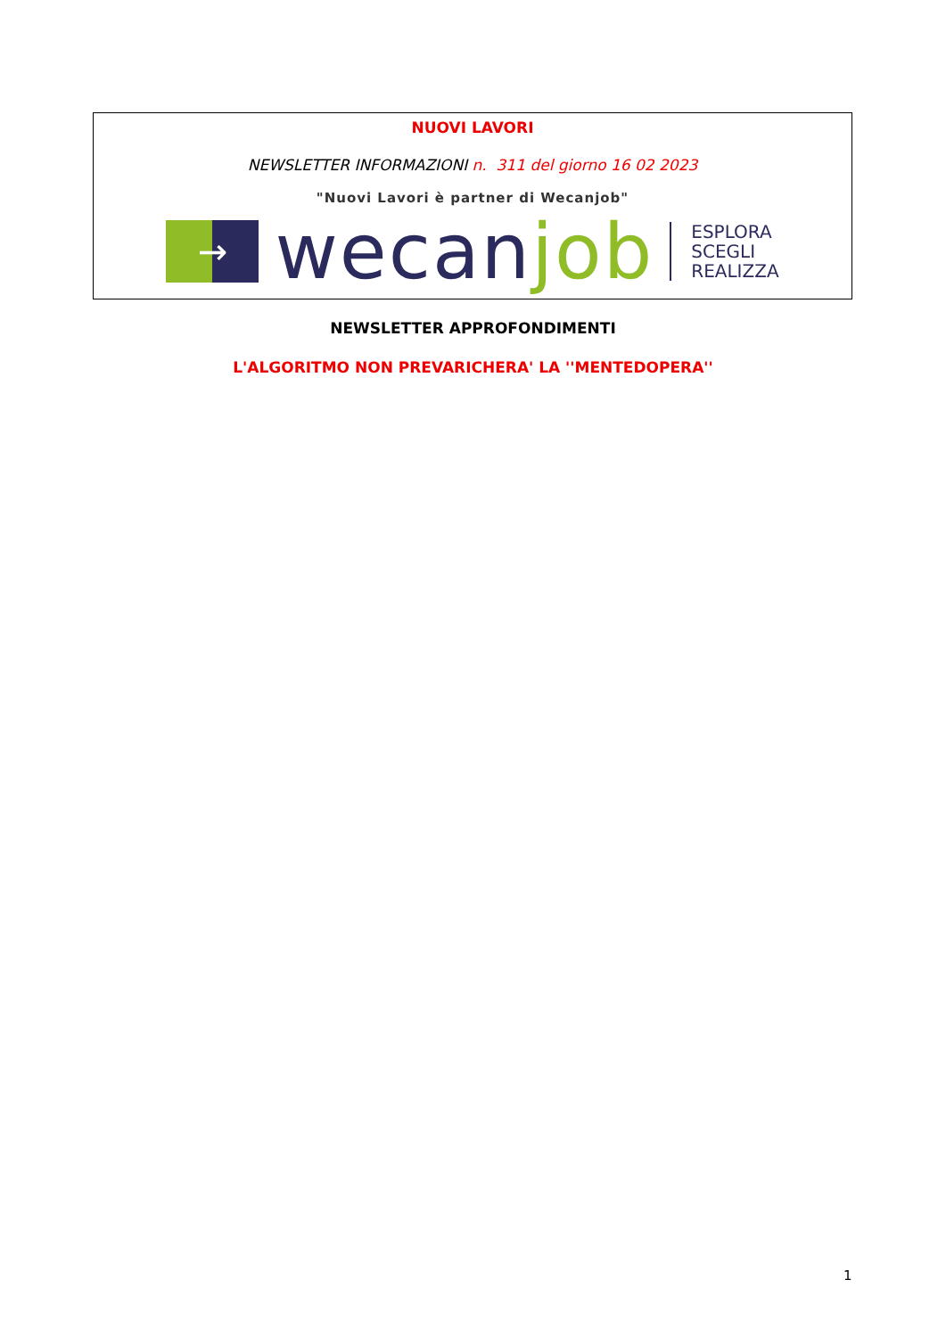NUOVI LAVORI
NEWSLETTER INFORMAZIONI n. 311 del giorno 16 02 2023
"Nuovi Lavori è partner di Wecanjob"
→
wecanjob
ESPLORA
SCEGLI
REALIZZA
NEWSLETTER APPROFONDIMENTI
L'ALGORITMO NON PREVARICHERA' LA ''MENTEDOPERA''
1